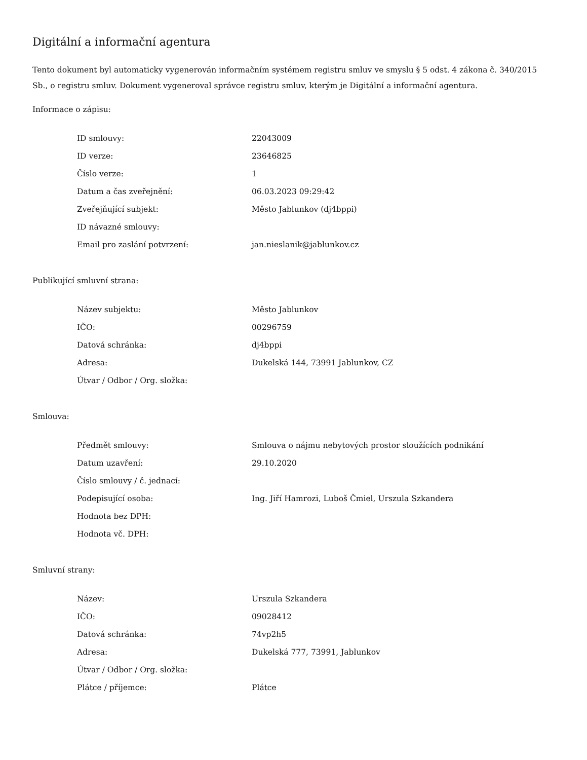Digitální a informační agentura
Tento dokument byl automaticky vygenerován informačním systémem registru smluv ve smyslu § 5 odst. 4 zákona č. 340/2015 Sb., o registru smluv. Dokument vygeneroval správce registru smluv, kterým je Digitální a informační agentura.
Informace o zápisu:
| ID smlouvy: | 22043009 |
| ID verze: | 23646825 |
| Číslo verze: | 1 |
| Datum a čas zveřejnění: | 06.03.2023 09:29:42 |
| Zveřejňující subjekt: | Město Jablunkov (dj4bppi) |
| ID návazné smlouvy: | |
| Email pro zaslání potvrzení: | jan.nieslanik@jablunkov.cz |
Publikující smluvní strana:
| Název subjektu: | Město Jablunkov |
| IČO: | 00296759 |
| Datová schránka: | dj4bppi |
| Adresa: | Dukelská 144, 73991 Jablunkov, CZ |
| Útvar / Odbor / Org. složka: | |
Smlouva:
| Předmět smlouvy: | Smlouva o nájmu nebytových prostor sloužících podnikání |
| Datum uzavření: | 29.10.2020 |
| Číslo smlouvy / č. jednací: | |
| Podepisující osoba: | Ing. Jiří Hamrozi, Luboš Čmiel, Urszula Szkandera |
| Hodnota bez DPH: | |
| Hodnota vč. DPH: | |
Smluvní strany:
| Název: | Urszula Szkandera |
| IČO: | 09028412 |
| Datová schránka: | 74vp2h5 |
| Adresa: | Dukelská 777, 73991, Jablunkov |
| Útvar / Odbor / Org. složka: | |
| Plátce / příjemce: | Plátce |